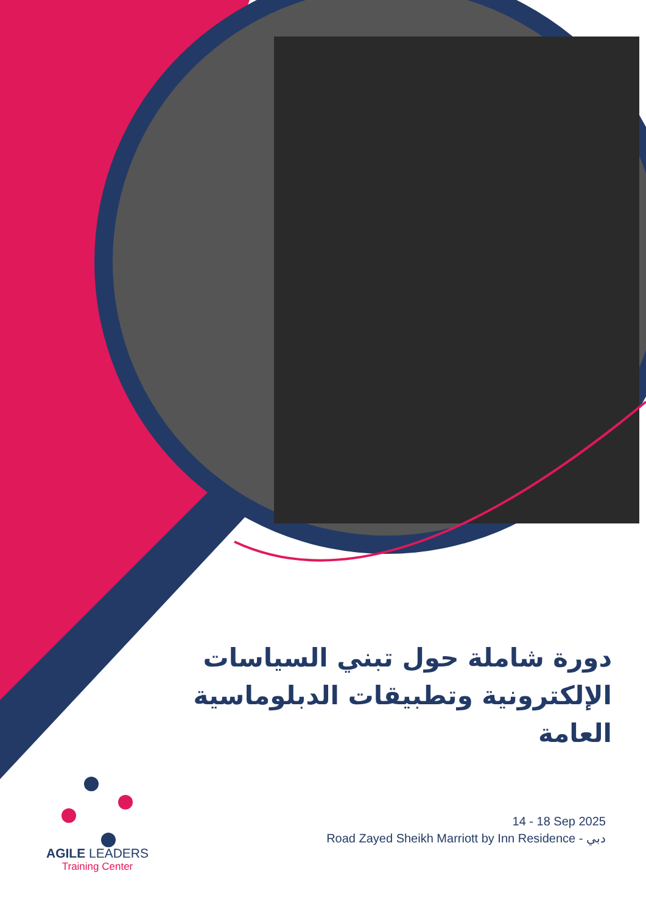دورة شاملة حول تبني السياسات الإلكترونية وتطبيقات الدبلوماسية العامة
14 - 18 Sep 2025
Road Zayed Sheikh Marriott by Inn Residence - دبي
AGILE LEADERS
Training Center